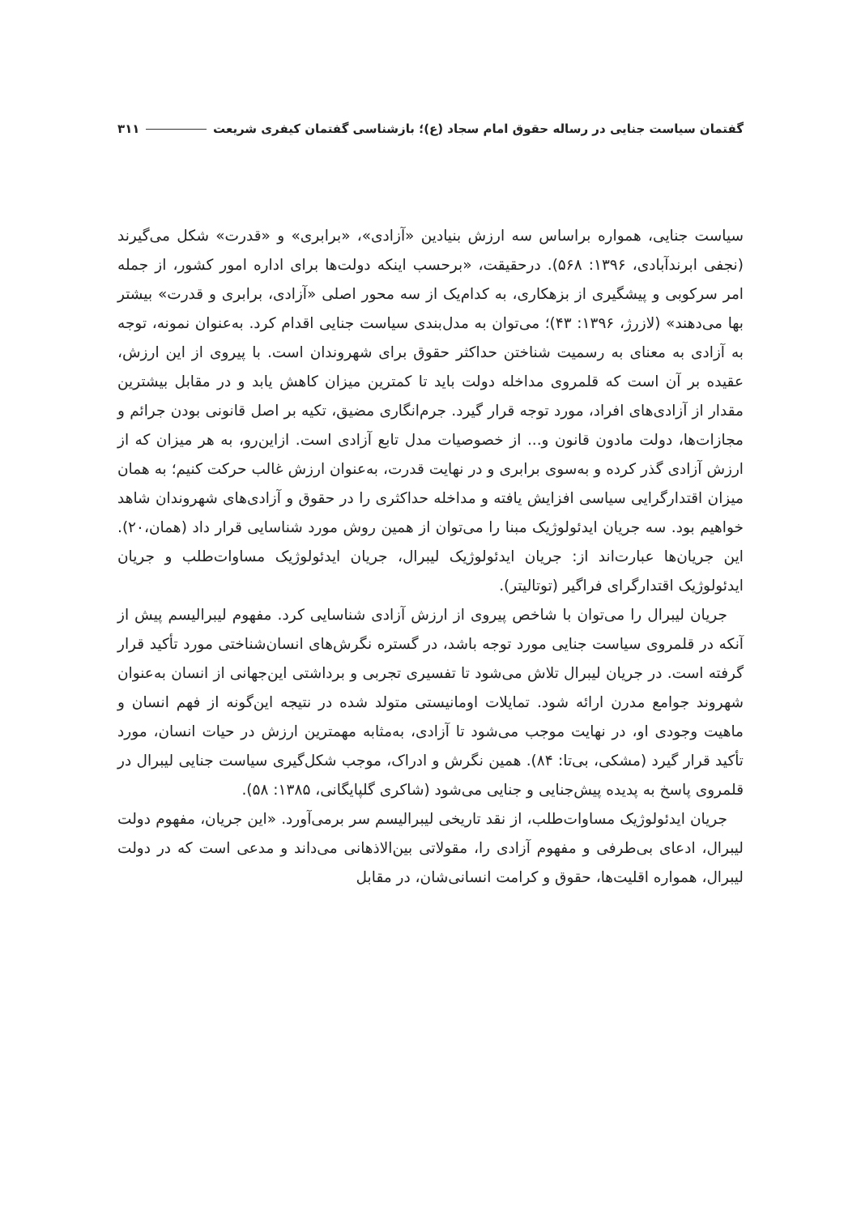گفتمان سیاست جنایی در رساله حقوق امام سجاد (ع)؛ بازشناسی گفتمان کیفری شریعت ۳۱۱
سیاست جنایی، همواره براساس سه ارزش بنیادین «آزادی»، «برابری» و «قدرت» شکل می‌گیرند (نجفی ابرندآبادی، ۱۳۹۶: ۵۶۸). درحقیقت، «برحسب اینکه دولت‌ها برای اداره امور کشور، از جمله امر سرکوبی و پیشگیری از بزهکاری، به کدام‌یک از سه محور اصلی «آزادی، برابری و قدرت» بیشتر بها می‌دهند» (لازرژ، ۱۳۹۶: ۴۳)؛ می‌توان به مدل‌بندی سیاست جنایی اقدام کرد. به‌عنوان نمونه، توجه به آزادی به معنای به رسمیت شناختن حداکثر حقوق برای شهروندان است. با پیروی از این ارزش، عقیده بر آن است که قلمروی مداخله دولت باید تا کمترین میزان کاهش یابد و در مقابل بیشترین مقدار از آزادی‌های افراد، مورد توجه قرار گیرد. جرم‌انگاری مضیق، تکیه بر اصل قانونی بودن جرائم و مجازات‌ها، دولت مادون قانون و... از خصوصیات مدل تابع آزادی است. ازاین‌رو، به هر میزان که از ارزش آزادی گذر کرده و به‌سوی برابری و در نهایت قدرت، به‌عنوان ارزش غالب حرکت کنیم؛ به همان میزان اقتدارگرایی سیاسی افزایش یافته و مداخله حداکثری را در حقوق و آزادی‌های شهروندان شاهد خواهیم بود. سه جریان ایدئولوژیک مبنا را می‌توان از همین روش مورد شناسایی قرار داد (همان،۲۰). این جریان‌ها عبارت‌اند از: جریان ایدئولوژیک لیبرال، جریان ایدئولوژیک مساوات‌طلب و جریان ایدئولوژیک اقتدارگرای فراگیر (توتالیتر).
جریان لیبرال را می‌توان با شاخص پیروی از ارزش آزادی شناسایی کرد. مفهوم لیبرالیسم پیش از آنکه در قلمروی سیاست جنایی مورد توجه باشد، در گستره نگرش‌های انسان‌شناختی مورد تأکید قرار گرفته است. در جریان لیبرال تلاش می‌شود تا تفسیری تجربی و برداشتی این‌جهانی از انسان به‌عنوان شهروند جوامع مدرن ارائه شود. تمایلات اومانیستی متولد شده در نتیجه این‌گونه از فهم انسان و ماهیت وجودی او، در نهایت موجب می‌شود تا آزادی، به‌مثابه مهمترین ارزش در حیات انسان، مورد تأکید قرار گیرد (مشکی، بی‌تا: ۸۴). همین نگرش و ادراک، موجب شکل‌گیری سیاست جنایی لیبرال در قلمروی پاسخ به پدیده پیش‌جنایی و جنایی می‌شود (شاکری گلپایگانی، ۱۳۸۵: ۵۸).
جریان ایدئولوژیک مساوات‌طلب، از نقد تاریخی لیبرالیسم سر برمی‌آورد. «این جریان، مفهوم دولت لیبرال، ادعای بی‌طرفی و مفهوم آزادی را، مقولاتی بین‌الاذهانی می‌داند و مدعی است که در دولت لیبرال، همواره اقلیت‌ها، حقوق و کرامت انسانی‌شان، در مقابل